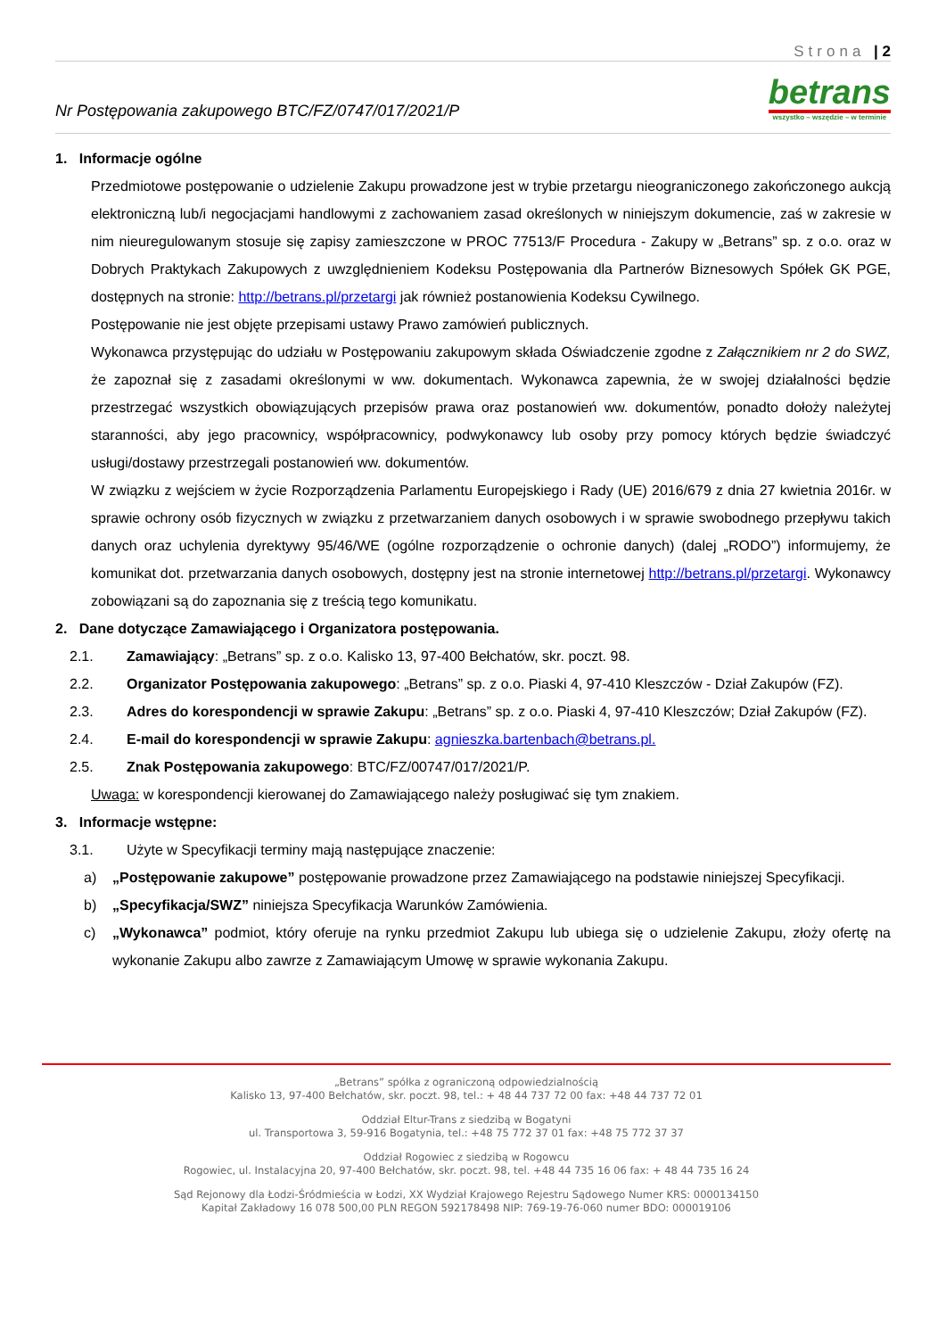Strona | 2
Nr Postępowania zakupowego BTC/FZ/0747/017/2021/P
betrans
wszystko – wszędzie – w terminie
1. Informacje ogólne
Przedmiotowe postępowanie o udzielenie Zakupu prowadzone jest w trybie przetargu nieograniczonego zakończonego aukcją elektroniczną lub/i negocjacjami handlowymi z zachowaniem zasad określonych w niniejszym dokumencie, zaś w zakresie w nim nieuregulowanym stosuje się zapisy zamieszczone w PROC 77513/F Procedura - Zakupy w „Betrans” sp. z o.o. oraz w Dobrych Praktykach Zakupowych z uwzględnieniem Kodeksu Postępowania dla Partnerów Biznesowych Spółek GK PGE, dostępnych na stronie: http://betrans.pl/przetargi jak również postanowienia Kodeksu Cywilnego.
Postępowanie nie jest objęte przepisami ustawy Prawo zamówień publicznych.
Wykonawca przystępując do udziału w Postępowaniu zakupowym składa Oświadczenie zgodne z Załącznikiem nr 2 do SWZ, że zapoznał się z zasadami określonymi w ww. dokumentach. Wykonawca zapewnia, że w swojej działalności będzie przestrzegać wszystkich obowiązujących przepisów prawa oraz postanowień ww. dokumentów, ponadto dołoży należytej staranności, aby jego pracownicy, współpracownicy, podwykonawcy lub osoby przy pomocy których będzie świadczyć usługi/dostawy przestrzegali postanowień ww. dokumentów.
W związku z wejściem w życie Rozporządzenia Parlamentu Europejskiego i Rady (UE) 2016/679 z dnia 27 kwietnia 2016r. w sprawie ochrony osób fizycznych w związku z przetwarzaniem danych osobowych i w sprawie swobodnego przepływu takich danych oraz uchylenia dyrektywy 95/46/WE (ogólne rozporządzenie o ochronie danych) (dalej „RODO”) informujemy, że komunikat dot. przetwarzania danych osobowych, dostępny jest na stronie internetowej http://betrans.pl/przetargi. Wykonawcy zobowiązani są do zapoznania się z treścią tego komunikatu.
2. Dane dotyczące Zamawiającego i Organizatora postępowania.
2.1. Zamawiający: „Betrans” sp. z o.o. Kalisko 13, 97-400 Bełchatów, skr. poczt. 98.
2.2. Organizator Postępowania zakupowego: „Betrans” sp. z o.o. Piaski 4, 97-410 Kleszczów - Dział Zakupów (FZ).
2.3. Adres do korespondencji w sprawie Zakupu: „Betrans” sp. z o.o. Piaski 4, 97-410 Kleszczów; Dział Zakupów (FZ).
2.4. E-mail do korespondencji w sprawie Zakupu: agnieszka.bartenbach@betrans.pl.
2.5. Znak Postępowania zakupowego: BTC/FZ/00747/017/2021/P.
Uwaga: w korespondencji kierowanej do Zamawiającego należy posługiwać się tym znakiem.
3. Informacje wstępne:
3.1. Użyte w Specyfikacji terminy mają następujące znaczenie:
a) „Postępowanie zakupowe” postępowanie prowadzone przez Zamawiającego na podstawie niniejszej Specyfikacji.
b) „Specyfikacja/SWZ” niniejsza Specyfikacja Warunków Zamówienia.
c) „Wykonawca” podmiot, który oferuje na rynku przedmiot Zakupu lub ubiega się o udzielenie Zakupu, złoży ofertę na wykonanie Zakupu albo zawrze z Zamawiającym Umowę w sprawie wykonania Zakupu.
„Betrans” spółka z ograniczoną odpowiedzialnością
Kalisko 13, 97-400 Bełchatów, skr. poczt. 98, tel.: + 48 44 737 72 00 fax: +48 44 737 72 01
Oddział Eltur-Trans z siedzibą w Bogatyni
ul. Transportowa 3, 59-916 Bogatynia, tel.: +48 75 772 37 01 fax: +48 75 772 37 37
Oddział Rogowiec z siedzibą w Rogowcu
Rogowiec, ul. Instalacyjna 20, 97-400 Bełchatów, skr. poczt. 98, tel. +48 44 735 16 06 fax: + 48 44 735 16 24
Sąd Rejonowy dla Łodzi-Śródmieścia w Łodzi, XX Wydział Krajowego Rejestru Sądowego Numer KRS: 0000134150
Kapitał Zakładowy 16 078 500,00 PLN REGON 592178498 NIP: 769-19-76-060 numer BDO: 000019106